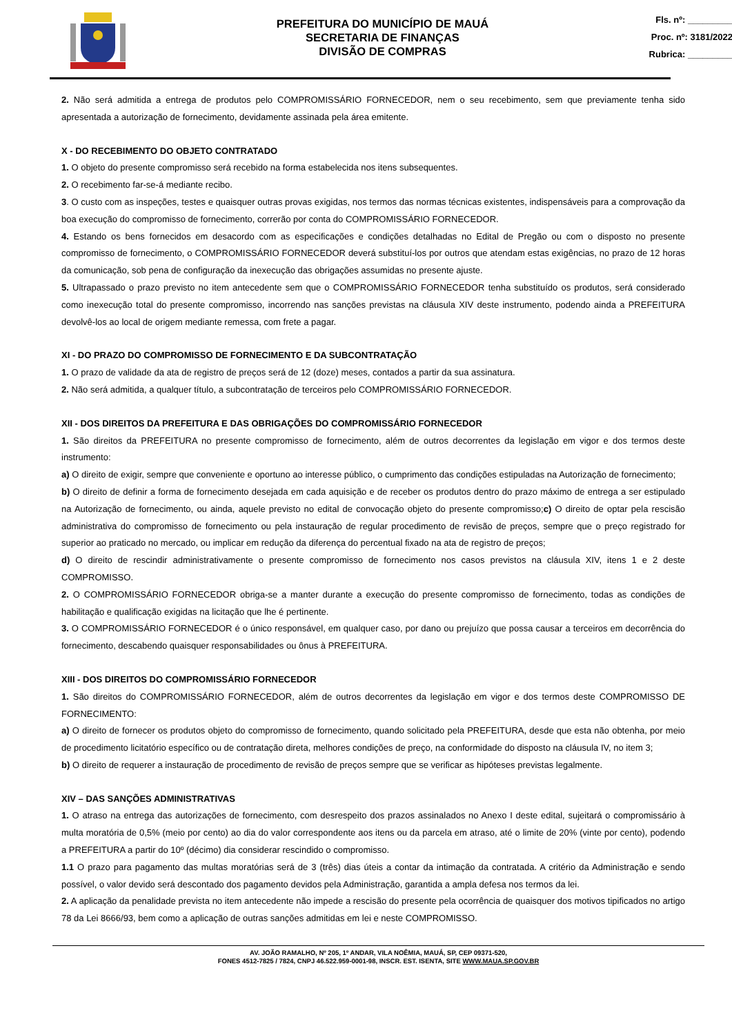PREFEITURA DO MUNICÍPIO DE MAUÁ
SECRETARIA DE FINANÇAS
DIVISÃO DE COMPRAS
Fls. nº: _________
Proc. nº: 3181/2022
Rubrica: _________
2. Não será admitida a entrega de produtos pelo COMPROMISSÁRIO FORNECEDOR, nem o seu recebimento, sem que previamente tenha sido apresentada a autorização de fornecimento, devidamente assinada pela área emitente.
X - DO RECEBIMENTO DO OBJETO CONTRATADO
1. O objeto do presente compromisso será recebido na forma estabelecida nos itens subsequentes.
2. O recebimento far-se-á mediante recibo.
3. O custo com as inspeções, testes e quaisquer outras provas exigidas, nos termos das normas técnicas existentes, indispensáveis para a comprovação da boa execução do compromisso de fornecimento, correrão por conta do COMPROMISSÁRIO FORNECEDOR.
4. Estando os bens fornecidos em desacordo com as especificações e condições detalhadas no Edital de Pregão ou com o disposto no presente compromisso de fornecimento, o COMPROMISSÁRIO FORNECEDOR deverá substituí-los por outros que atendam estas exigências, no prazo de 12 horas da comunicação, sob pena de configuração da inexecução das obrigações assumidas no presente ajuste.
5. Ultrapassado o prazo previsto no item antecedente sem que o COMPROMISSÁRIO FORNECEDOR tenha substituído os produtos, será considerado como inexecução total do presente compromisso, incorrendo nas sanções previstas na cláusula XIV deste instrumento, podendo ainda a PREFEITURA devolvê-los ao local de origem mediante remessa, com frete a pagar.
XI - DO PRAZO DO COMPROMISSO DE FORNECIMENTO E DA SUBCONTRATAÇÃO
1. O prazo de validade da ata de registro de preços será de 12 (doze) meses, contados a partir da sua assinatura.
2. Não será admitida, a qualquer título, a subcontratação de terceiros pelo COMPROMISSÁRIO FORNECEDOR.
XII - DOS DIREITOS DA PREFEITURA E DAS OBRIGAÇÕES DO COMPROMISSÁRIO FORNECEDOR
1. São direitos da PREFEITURA no presente compromisso de fornecimento, além de outros decorrentes da legislação em vigor e dos termos deste instrumento:
a) O direito de exigir, sempre que conveniente e oportuno ao interesse público, o cumprimento das condições estipuladas na Autorização de fornecimento;
b) O direito de definir a forma de fornecimento desejada em cada aquisição e de receber os produtos dentro do prazo máximo de entrega a ser estipulado na Autorização de fornecimento, ou ainda, aquele previsto no edital de convocação objeto do presente compromisso;c) O direito de optar pela rescisão administrativa do compromisso de fornecimento ou pela instauração de regular procedimento de revisão de preços, sempre que o preço registrado for superior ao praticado no mercado, ou implicar em redução da diferença do percentual fixado na ata de registro de preços;
d) O direito de rescindir administrativamente o presente compromisso de fornecimento nos casos previstos na cláusula XIV, itens 1 e 2 deste COMPROMISSO.
2. O COMPROMISSÁRIO FORNECEDOR obriga-se a manter durante a execução do presente compromisso de fornecimento, todas as condições de habilitação e qualificação exigidas na licitação que lhe é pertinente.
3. O COMPROMISSÁRIO FORNECEDOR é o único responsável, em qualquer caso, por dano ou prejuízo que possa causar a terceiros em decorrência do fornecimento, descabendo quaisquer responsabilidades ou ônus à PREFEITURA.
XIII - DOS DIREITOS DO COMPROMISSÁRIO FORNECEDOR
1. São direitos do COMPROMISSÁRIO FORNECEDOR, além de outros decorrentes da legislação em vigor e dos termos deste COMPROMISSO DE FORNECIMENTO:
a) O direito de fornecer os produtos objeto do compromisso de fornecimento, quando solicitado pela PREFEITURA, desde que esta não obtenha, por meio de procedimento licitatório específico ou de contratação direta, melhores condições de preço, na conformidade do disposto na cláusula IV, no item 3;
b) O direito de requerer a instauração de procedimento de revisão de preços sempre que se verificar as hipóteses previstas legalmente.
XIV – DAS SANÇÕES ADMINISTRATIVAS
1. O atraso na entrega das autorizações de fornecimento, com desrespeito dos prazos assinalados no Anexo I deste edital, sujeitará o compromissário à multa moratória de 0,5% (meio por cento) ao dia do valor correspondente aos itens ou da parcela em atraso, até o limite de 20% (vinte por cento), podendo a PREFEITURA a partir do 10º (décimo) dia considerar rescindido o compromisso.
1.1 O prazo para pagamento das multas moratórias será de 3 (três) dias úteis a contar da intimação da contratada. A critério da Administração e sendo possível, o valor devido será descontado dos pagamento devidos pela Administração, garantida a ampla defesa nos termos da lei.
2. A aplicação da penalidade prevista no item antecedente não impede a rescisão do presente pela ocorrência de quaisquer dos motivos tipificados no artigo 78 da Lei 8666/93, bem como a aplicação de outras sanções admitidas em lei e neste COMPROMISSO.
AV. JOÃO RAMALHO, Nº 205, 1º ANDAR, VILA NOÊMIA, MAUÁ, SP, CEP 09371-520,
FONES 4512-7825 / 7824, CNPJ 46.522.959-0001-98, INSCR. EST. ISENTA, SITE WWW.MAUA.SP.GOV.BR